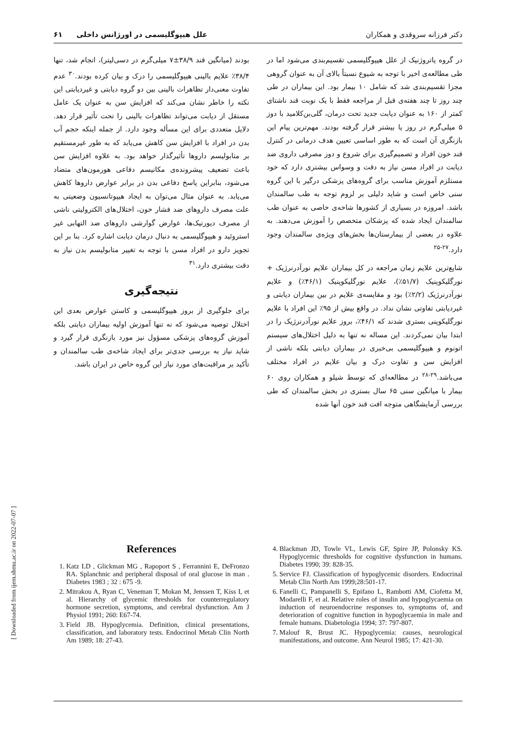دکتر فرزانه سروقدی و همکاران علل هیپوگلیسمی در اورژانس داخلی ۶۱
در گروه یاتروژنیک از علل هیپوگلیسمی تقسیم‌بندی می‌شود اما در طی مطالعه‌ی اخیر با توجه به شیوع نسبتاً بالای آن به عنوان گروهی مجزا تقسیم‌بندی شد که شامل ۱۰ بیمار بود. این بیماران در طی چند روز تا چند هفته‌ی قبل از مراجعه فقط با یک نوبت قند ناشتای کمتر از ۱۶۰ به عنوان دیابت جدید تحت درمان، گلی‌بن‌کلامید با دوز ۵ میلی‌گرم در روز یا بیشتر قرار گرفته بودند. مهم‌ترین پیام این بازنگری آن است که به طور اساسی تعیین هدف درمانی در کنترل قند خون افراد و تصمیم‌گیری برای شروع و دوز مصرفی داروی ضد دیابت در افراد مسن نیاز به دقت و وسواس بیشتری دارد که خود مستلزم آموزش مناسب برای گروه‌های پزشکی درگیر با این گروه سنی خاص است و شاید دلیلی بر لزوم توجه به طب سالمندان باشد. امروزه در بسیاری از کشورها شاخه‌ی خاصی به عنوان طب سالمندان ایجاد شده که پزشکان متخصص را آموزش می‌دهند. به علاوه در بعضی از بیمارستان‌ها بخش‌های ویژه‌ی سالمندان وجود دارد.<sup>۲۷-۲۵</sup>
شایع‌ترین علایم زمان مراجعه در کل بیماران علایم نورآدرنرژیک + نورگلیکوپنیک (۵۱/۷٪)، علایم نورگلیکوپنیک (۴۶/۱٪) و علایم نورآدرنرژیک (۲/۲٪) بود و مقایسه‌ی علایم در بین بیماران دیابتی و غیردیابتی تفاوتی نشان نداد. در واقع بیش از ۹۵٪ این افراد با علایم نورگلیکوپنی بستری شدند که ۴۶/۱٪، بروز علایم نورآدرنرژیک را در ابتدا بیان نمی‌کردند. این مساله نه تنها به دلیل اختلال‌های سیستم اتونوم و هیپوگلیسمی بی‌خبری در بیماران دیابتی بلکه ناشی از افزایش سن و تفاوت درک و بیان علایم در افراد مختلف می‌باشد.<sup>۲۹-۲۸</sup> در مطالعه‌ای که توسط شیلو و همکاران روی ۶۰ بیمار با میانگین سنی ۶۵ سال بستری در بخش سالمندان که طی بررسی آزمایشگاهی متوجه افت قند خون آنها شده
بودند (میانگین قند ۳۸/۹±۷ میلی‌گرم در دسی‌لیتر)، انجام شد، تنها ۳۸/۴٪ علایم بالینی هیپوگلیسمی را درک و بیان کرده بودند.<sup>۳۰</sup> عدم تفاوت معنی‌دار تظاهرات بالینی بین دو گروه دیابتی و غیردیابتی این نکته را خاطر نشان می‌کند که افزایش سن به عنوان یک عامل مستقل از دیابت می‌تواند تظاهرات بالینی را تحت تأثیر قرار دهد. دلایل متعددی برای این مسأله وجود دارد. از جمله اینکه حجم آب بدن در افراد با افزایش سن کاهش می‌یابد که به طور غیرمستقیم بر متابولیسم داروها تأثیرگذار خواهد بود. به علاوه افزایش سن باعث تضعیف پیشرونده‌ی مکانیسم دفاعی هورمون‌های متضاد می‌شود، بنابراین پاسخ دفاعی بدن در برابر عوارض داروها کاهش می‌یابد. به عنوان مثال می‌توان به ایجاد هیپوتانسیون وضعیتی به علت مصرف داروهای ضد فشار خون، اختلال‌های الکترولیتی ناشی از مصرف دیورتیک‌ها، عوارض گوارشی داروهای ضد التهابی غیر استروئید و هیپوگلیسمی به دنبال درمان دیابت اشاره کرد. بنا بر این تجویز دارو در افراد مسن با توجه به تغییر متابولیسم بدن نیاز به دقت بیشتری دارد.<sup>۳۱</sup>
نتیجه‌گیری
برای جلوگیری از بروز هیپوگلیسمی و کاستن عوارض بعدی این اختلال توصیه می‌شود که نه تنها آموزش اولیه بیماران دیابتی بلکه آموزش گروه‌های پزشکی مسؤول نیز مورد بازنگری قرار گیرد و شاید نیاز به بررسی جدی‌تر برای ایجاد شاخه‌ی طب سالمندان و تأکید بر مراقبت‌های مورد نیاز این گروه خاص در ایران باشد.
References
1. Katz LD , Glickman MG , Rapoport S , Ferrannini E, DeFronzo RA. Splanchnic and peripheral disposal of oral glucose in man . Diabetes 1983 ; 32 : 675 -9.
2. Mitrakou A, Ryan C, Veneman T, Mokan M, Jenssen T, Kiss I, et al. Hierarchy of glycemic thresholds for counterregulatory hormone secretion, symptoms, and cerebral dysfunction. Am J Physiol 1991; 260: E67-74.
3. Field JB. Hypoglycemia. Definition, clinical presentations, classification, and laboratory tests. Endocrinol Metab Clin North Am 1989; 18: 27-43.
4. Blackman JD, Towle VL, Lewis GF, Spire JP, Polonsky KS. Hypoglycemic thresholds for cognitive dysfunction in humans. Diabetes 1990; 39: 828-35.
5. Service FJ. Classification of hypoglycemic disorders. Endocrinal Metab Clin North Am 1999;28:501-17.
6. Fanelli C, Pampanelli S, Epifano L, Rambotti AM, Ciofetta M, Modarelli F, et al. Relative roles of insulin and hypoglycaemia on induction of neuroendocrine responses to, symptoms of, and deterioration of cognitive function in hypoglycaemia in male and female humans. Diabetologia 1994; 37: 797-807.
7. Malouf R, Brust JC. Hypoglycemia: causes, neurological manifestations, and outcome. Ann Neurol 1985; 17: 421-30.
[ Downloaded from ijem.sbmu.ac.ir on 2022-07-07 ]